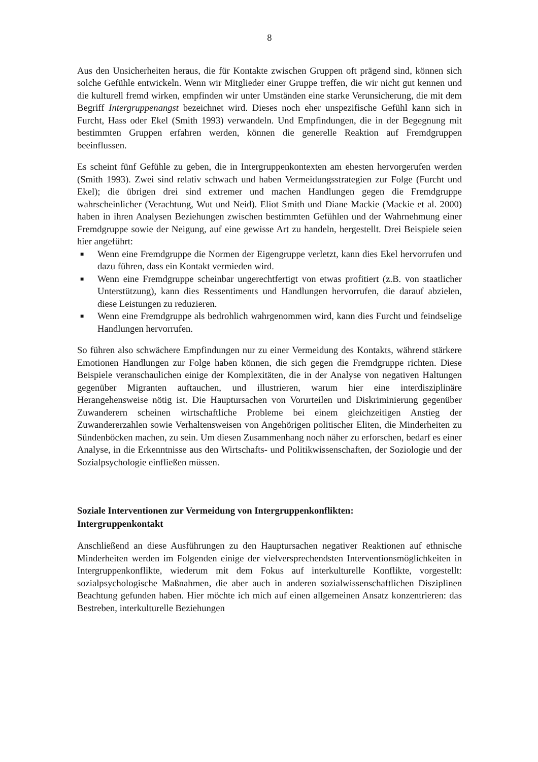8
Aus den Unsicherheiten heraus, die für Kontakte zwischen Gruppen oft prägend sind, können sich solche Gefühle entwickeln. Wenn wir Mitglieder einer Gruppe treffen, die wir nicht gut kennen und die kulturell fremd wirken, empfinden wir unter Umständen eine starke Verunsicherung, die mit dem Begriff Intergruppenangst bezeichnet wird. Dieses noch eher unspezifische Gefühl kann sich in Furcht, Hass oder Ekel (Smith 1993) verwandeln. Und Empfindungen, die in der Begegnung mit bestimmten Gruppen erfahren werden, können die generelle Reaktion auf Fremdgruppen beeinflussen.
Es scheint fünf Gefühle zu geben, die in Intergruppenkontexten am ehesten hervorgerufen werden (Smith 1993). Zwei sind relativ schwach und haben Vermeidungsstrategien zur Folge (Furcht und Ekel); die übrigen drei sind extremer und machen Handlungen gegen die Fremdgruppe wahrscheinlicher (Verachtung, Wut und Neid). Eliot Smith und Diane Mackie (Mackie et al. 2000) haben in ihren Analysen Beziehungen zwischen bestimmten Gefühlen und der Wahrnehmung einer Fremdgruppe sowie der Neigung, auf eine gewisse Art zu handeln, hergestellt. Drei Beispiele seien hier angeführt:
■ Wenn eine Fremdgruppe die Normen der Eigengruppe verletzt, kann dies Ekel hervorrufen und dazu führen, dass ein Kontakt vermieden wird.
■ Wenn eine Fremdgruppe scheinbar ungerechtfertigt von etwas profitiert (z.B. von staatlicher Unterstützung), kann dies Ressentiments und Handlungen hervorrufen, die darauf abzielen, diese Leistungen zu reduzieren.
■ Wenn eine Fremdgruppe als bedrohlich wahrgenommen wird, kann dies Furcht und feindselige Handlungen hervorrufen.
So führen also schwächere Empfindungen nur zu einer Vermeidung des Kontakts, während stärkere Emotionen Handlungen zur Folge haben können, die sich gegen die Fremdgruppe richten. Diese Beispiele veranschaulichen einige der Komplexitäten, die in der Analyse von negativen Haltungen gegenüber Migranten auftauchen, und illustrieren, warum hier eine interdisziplinäre Herangehensweise nötig ist. Die Hauptursachen von Vorurteilen und Diskriminierung gegenüber Zuwanderern scheinen wirtschaftliche Probleme bei einem gleichzeitigen Anstieg der Zuwandererzahlen sowie Verhaltensweisen von Angehörigen politischer Eliten, die Minderheiten zu Sündenböcken machen, zu sein. Um diesen Zusammenhang noch näher zu erforschen, bedarf es einer Analyse, in die Erkenntnisse aus den Wirtschafts- und Politikwissenschaften, der Soziologie und der Sozialpsychologie einfließen müssen.
Soziale Interventionen zur Vermeidung von Intergruppenkonflikten:
Intergruppenkontakt
Anschließend an diese Ausführungen zu den Hauptursachen negativer Reaktionen auf ethnische Minderheiten werden im Folgenden einige der vielversprechendsten Interventionsmöglichkeiten in Intergruppenkonflikte, wiederum mit dem Fokus auf interkulturelle Konflikte, vorgestellt: sozialpsychologische Maßnahmen, die aber auch in anderen sozialwissenschaftlichen Disziplinen Beachtung gefunden haben. Hier möchte ich mich auf einen allgemeinen Ansatz konzentrieren: das Bestreben, interkulturelle Beziehungen